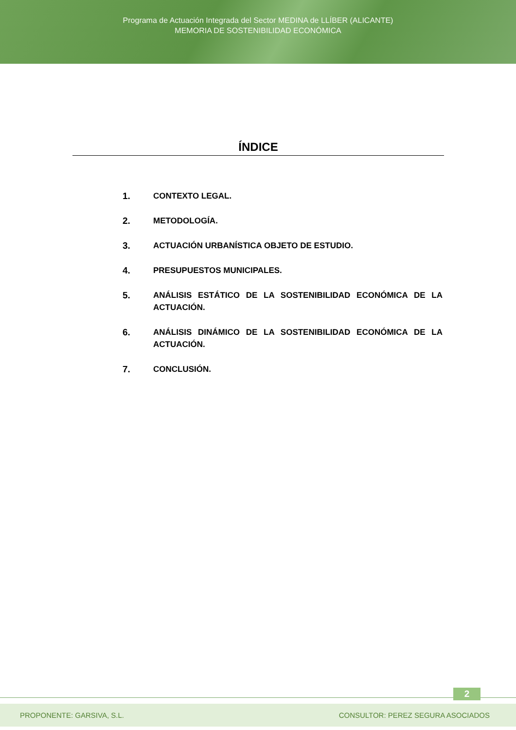Programa de Actuación Integrada del Sector MEDINA de LLÍBER (ALICANTE)
MEMORIA DE SOSTENIBILIDAD ECONÓMICA
ÍNDICE
1. CONTEXTO LEGAL.
2. METODOLOGÍA.
3. ACTUACIÓN URBANÍSTICA OBJETO DE ESTUDIO.
4. PRESUPUESTOS MUNICIPALES.
5. ANÁLISIS ESTÁTICO DE LA SOSTENIBILIDAD ECONÓMICA DE LA ACTUACIÓN.
6. ANÁLISIS DINÁMICO DE LA SOSTENIBILIDAD ECONÓMICA DE LA ACTUACIÓN.
7. CONCLUSIÓN.
2
PROPONENTE: GARSIVA, S.L. CONSULTOR: PEREZ SEGURA ASOCIADOS